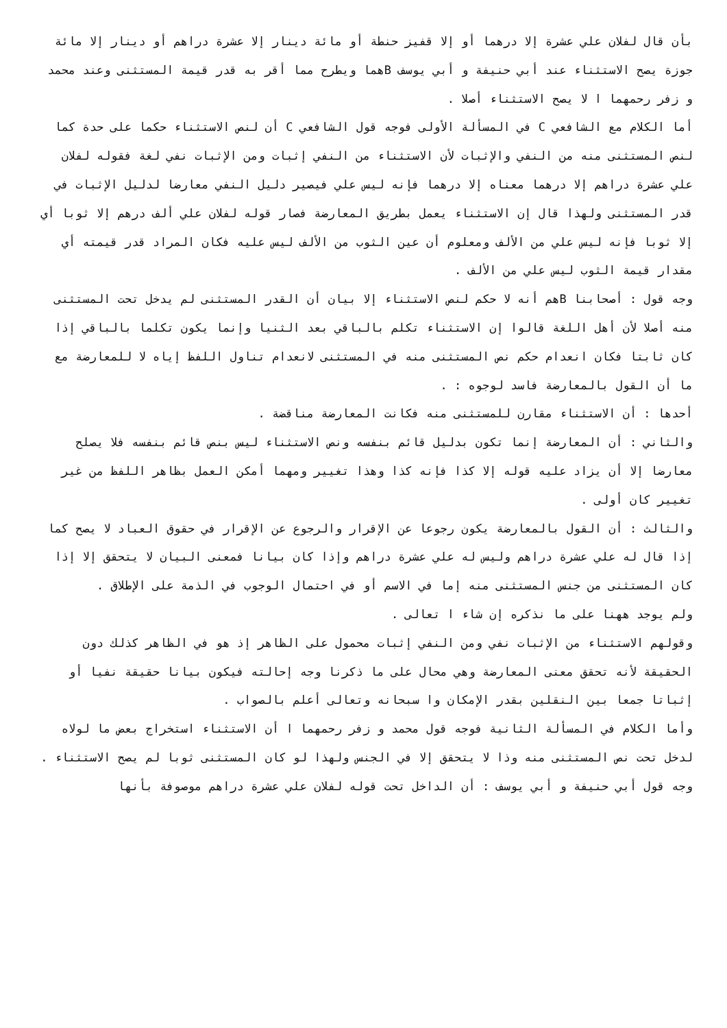بأن قال لفلان علي عشرة إلا درهما أو إلا قفيز حنطة أو مائة دينار إلا عشرة دراهم أو دينار إلا مائة جوزة يصح الاستثناء عند أبي حنيفة و أبي يوسف Bهما ويطرح مما أقر به قدر قيمة المستثنى وعند محمد و زفر رحمهما ا لا يصح الاستثناء أصلا .
أما الكلام مع الشافعي C في المسألة الأولى فوجه قول الشافعي C أن لنص الاستثناء حكما على حدة كما لنص المستثنى منه من النفي والإثبات لأن الاستثناء من النفي إثبات ومن الإثبات نفي لغة فقوله لفلان علي عشرة دراهم إلا درهما معناه إلا درهما فإنه ليس علي فيصير دليل النفي معارضا لدليل الإثبات في قدر المستثنى ولهذا قال إن الاستثناء يعمل بطريق المعارضة فصار قوله لفلان علي ألف درهم إلا ثوبا أي إلا ثوبا فإنه ليس علي من الألف ومعلوم أن عين الثوب من الألف ليس عليه فكان المراد قدر قيمته أي مقدار قيمة الثوب ليس علي من الألف .
وجه قول : أصحابنا Bهم أنه لا حكم لنص الاستثناء إلا بيان أن القدر المستثنى لم يدخل تحت المستثنى منه أصلا لأن أهل اللغة قالوا إن الاستثناء تكلم بالباقي بعد الثنيا وإنما يكون تكلما بالباقي إذا كان ثابتا فكان انعدام حكم نص المستثنى منه في المستثنى لانعدام تناول اللفظ إياه لا للمعارضة مع ما أن القول بالمعارضة فاسد لوجوه : .
أحدها : أن الاستثناء مقارن للمستثنى منه فكانت المعارضة مناقضة .
والثاني : أن المعارضة إنما تكون بدليل قائم بنفسه ونص الاستثناء ليس بنص قائم بنفسه فلا يصلح معارضا إلا أن يزاد عليه قوله إلا كذا فإنه كذا وهذا تغيير ومهما أمكن العمل بظاهر اللفظ من غير تغيير كان أولى .
والثالث : أن القول بالمعارضة يكون رجوعا عن الإقرار والرجوع عن الإقرار في حقوق العباد لا يصح كما إذا قال له علي عشرة دراهم وليس له علي عشرة دراهم وإذا كان بيانا فمعنى البيان لا يتحقق إلا إذا كان المستثنى من جنس المستثنى منه إما في الاسم أو في احتمال الوجوب في الذمة على الإطلاق .
ولم يوجد ههنا على ما نذكره إن شاء ا تعالى .
وقولهم الاستثناء من الإثبات نفي ومن النفي إثبات محمول على الظاهر إذ هو في الظاهر كذلك دون الحقيقة لأنه تحقق معنى المعارضة وهي محال على ما ذكرنا وجه إحالته فيكون بيانا حقيقة نفيا أو إثباتا جمعا بين النقلين بقدر الإمكان وا سبحانه وتعالى أعلم بالصواب .
وأما الكلام في المسألة الثانية فوجه قول محمد و زفر رحمهما ا أن الاستثناء استخراج بعض ما لولاه لدخل تحت نص المستثنى منه وذا لا يتحقق إلا في الجنس ولهذا لو كان المستثنى ثوبا لم يصح الاستثناء .
وجه قول أبي حنيفة و أبي يوسف : أن الداخل تحت قوله لفلان علي عشرة دراهم موصوفة بأنها